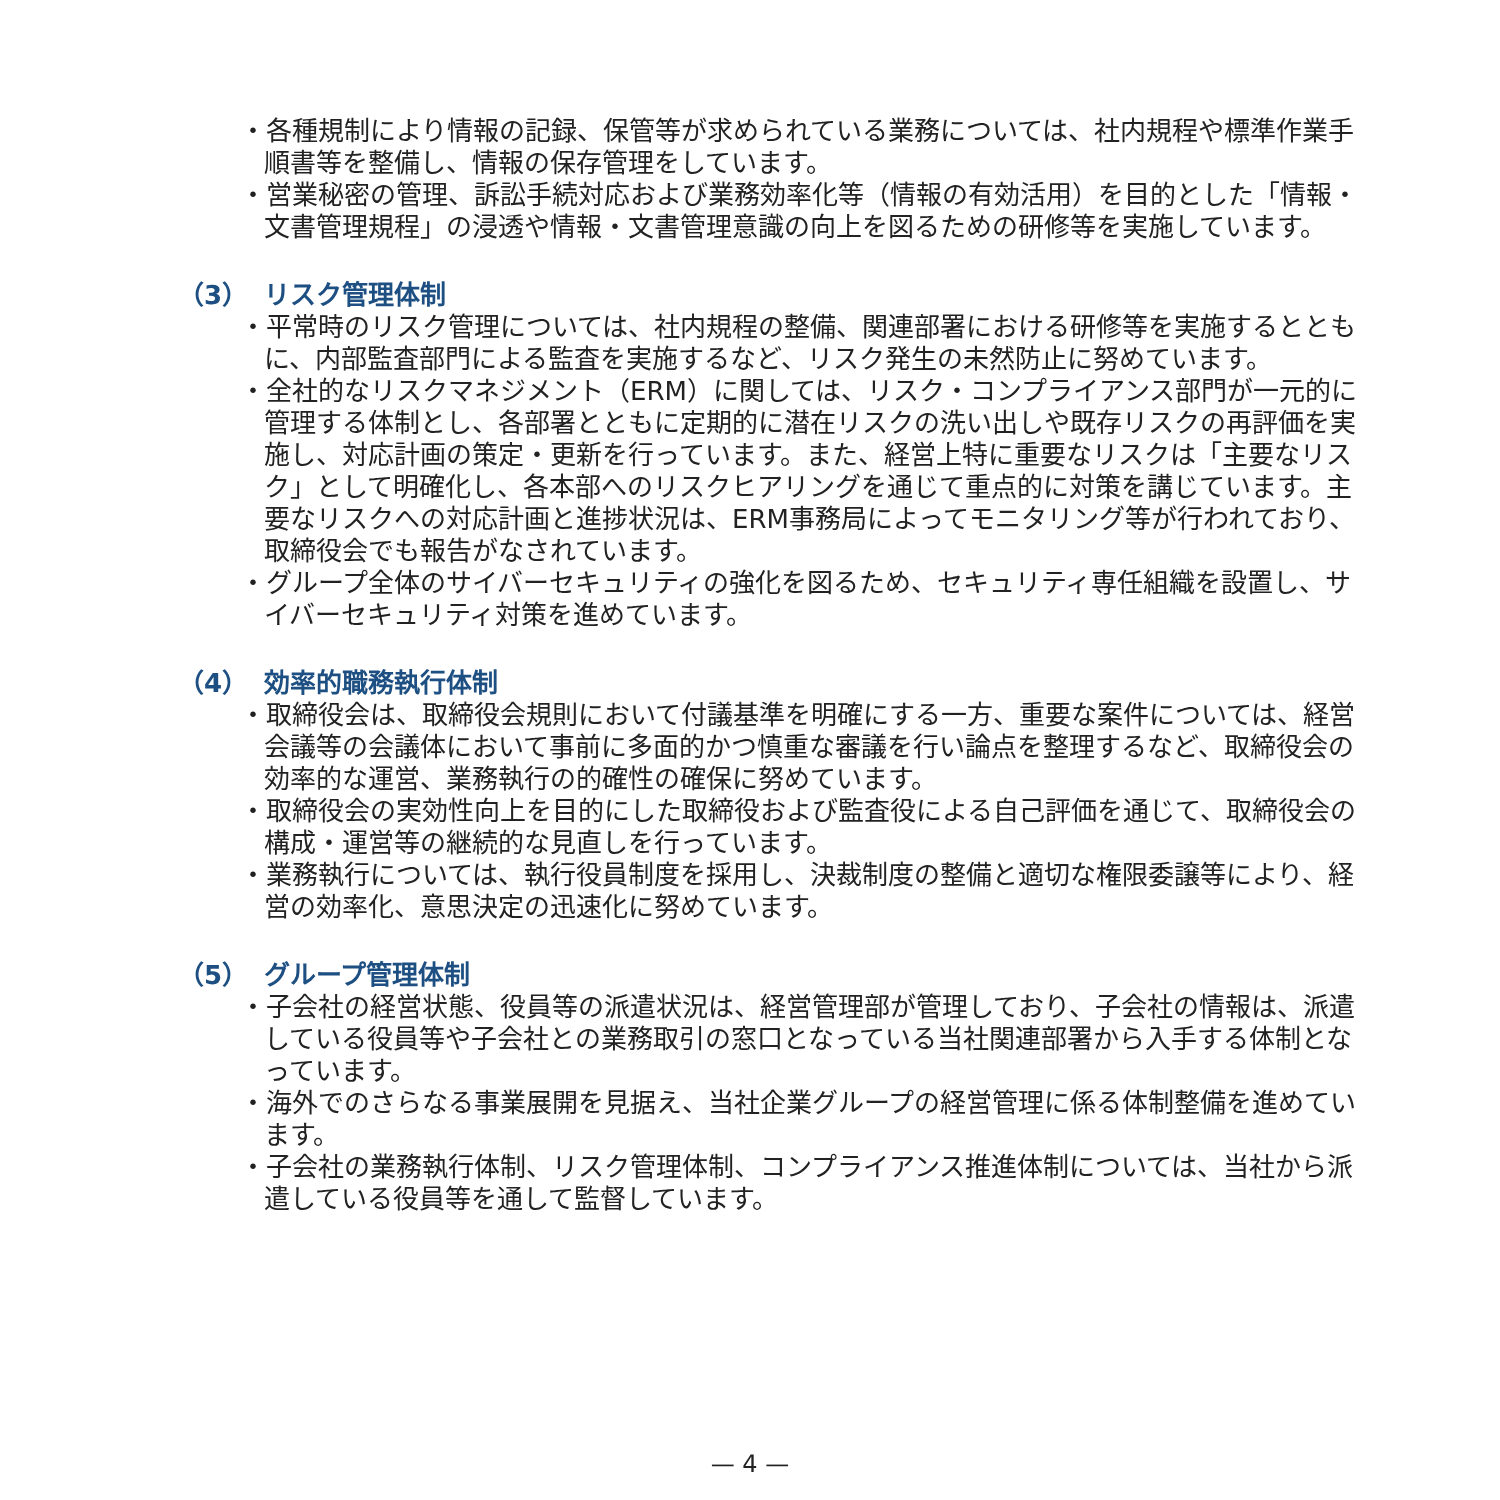・各種規制により情報の記録、保管等が求められている業務については、社内規程や標準作業手順書等を整備し、情報の保存管理をしています。
・営業秘密の管理、訴訟手続対応および業務効率化等（情報の有効活用）を目的とした「情報・文書管理規程」の浸透や情報・文書管理意識の向上を図るための研修等を実施しています。
（3） リスク管理体制
・平常時のリスク管理については、社内規程の整備、関連部署における研修等を実施するとともに、内部監査部門による監査を実施するなど、リスク発生の未然防止に努めています。
・全社的なリスクマネジメント（ERM）に関しては、リスク・コンプライアンス部門が一元的に管理する体制とし、各部署とともに定期的に潜在リスクの洗い出しや既存リスクの再評価を実施し、対応計画の策定・更新を行っています。また、経営上特に重要なリスクは「主要なリスク」として明確化し、各本部へのリスクヒアリングを通じて重点的に対策を講じています。主要なリスクへの対応計画と進捗状況は、ERM事務局によってモニタリング等が行われており、取締役会でも報告がなされています。
・グループ全体のサイバーセキュリティの強化を図るため、セキュリティ専任組織を設置し、サイバーセキュリティ対策を進めています。
（4） 効率的職務執行体制
・取締役会は、取締役会規則において付議基準を明確にする一方、重要な案件については、経営会議等の会議体において事前に多面的かつ慎重な審議を行い論点を整理するなど、取締役会の効率的な運営、業務執行の的確性の確保に努めています。
・取締役会の実効性向上を目的にした取締役および監査役による自己評価を通じて、取締役会の構成・運営等の継続的な見直しを行っています。
・業務執行については、執行役員制度を採用し、決裁制度の整備と適切な権限委譲等により、経営の効率化、意思決定の迅速化に努めています。
（5） グループ管理体制
・子会社の経営状態、役員等の派遣状況は、経営管理部が管理しており、子会社の情報は、派遣している役員等や子会社との業務取引の窓口となっている当社関連部署から入手する体制となっています。
・海外でのさらなる事業展開を見据え、当社企業グループの経営管理に係る体制整備を進めています。
・子会社の業務執行体制、リスク管理体制、コンプライアンス推進体制については、当社から派遣している役員等を通して監督しています。
— 4 —